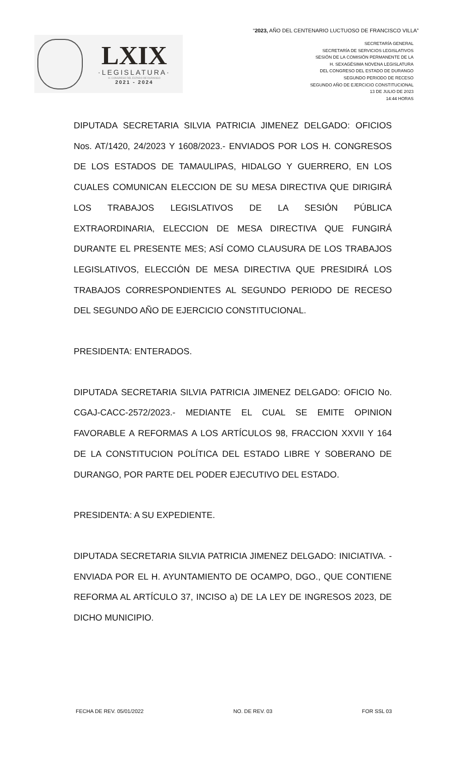“2023, AÑO DEL CENTENARIO LUCTUOSO DE FRANCISCO VILLA”
LXIX
·LEGISLATURA·
H. CONGRESO DEL ESTADO DE DURANGO
2021 - 2024
SECRETARÍA GENERAL
SECRETARÍA DE SERVICIOS LEGISLATIVOS
SESIÓN DE LA COMISIÓN PERMANENTE DE LA
H. SEXAGÉSIMA NOVENA LEGISLATURA
DEL CONGRESO DEL ESTADO DE DURANGO
SEGUNDO PERIODO DE RECESO
SEGUNDO AÑO DE EJERCICIO CONSTITUCIONAL
13 DE JULIO DE 2023
14:44 HORAS
DIPUTADA SECRETARIA SILVIA PATRICIA JIMENEZ DELGADO: OFICIOS Nos. AT/1420, 24/2023 Y 1608/2023.- ENVIADOS POR LOS H. CONGRESOS DE LOS ESTADOS DE TAMAULIPAS, HIDALGO Y GUERRERO, EN LOS CUALES COMUNICAN ELECCION DE SU MESA DIRECTIVA QUE DIRIGIRÁ LOS TRABAJOS LEGISLATIVOS DE LA SESIÓN PÚBLICA EXTRAORDINARIA, ELECCION DE MESA DIRECTIVA QUE FUNGIRÁ DURANTE EL PRESENTE MES; ASÍ COMO CLAUSURA DE LOS TRABAJOS LEGISLATIVOS, ELECCIÓN DE MESA DIRECTIVA QUE PRESIDIRÁ LOS TRABAJOS CORRESPONDIENTES AL SEGUNDO PERIODO DE RECESO DEL SEGUNDO AÑO DE EJERCICIO CONSTITUCIONAL.
PRESIDENTA: ENTERADOS.
DIPUTADA SECRETARIA SILVIA PATRICIA JIMENEZ DELGADO: OFICIO No. CGAJ-CACC-2572/2023.- MEDIANTE EL CUAL SE EMITE OPINION FAVORABLE A REFORMAS A LOS ARTÍCULOS 98, FRACCION XXVII Y 164 DE LA CONSTITUCION POLÍTICA DEL ESTADO LIBRE Y SOBERANO DE DURANGO, POR PARTE DEL PODER EJECUTIVO DEL ESTADO.
PRESIDENTA: A SU EXPEDIENTE.
DIPUTADA SECRETARIA SILVIA PATRICIA JIMENEZ DELGADO: INICIATIVA. - ENVIADA POR EL H. AYUNTAMIENTO DE OCAMPO, DGO., QUE CONTIENE REFORMA AL ARTÍCULO 37, INCISO a) DE LA LEY DE INGRESOS 2023, DE DICHO MUNICIPIO.
FECHA DE REV. 05/01/2022 NO. DE REV. 03 FOR SSL 03